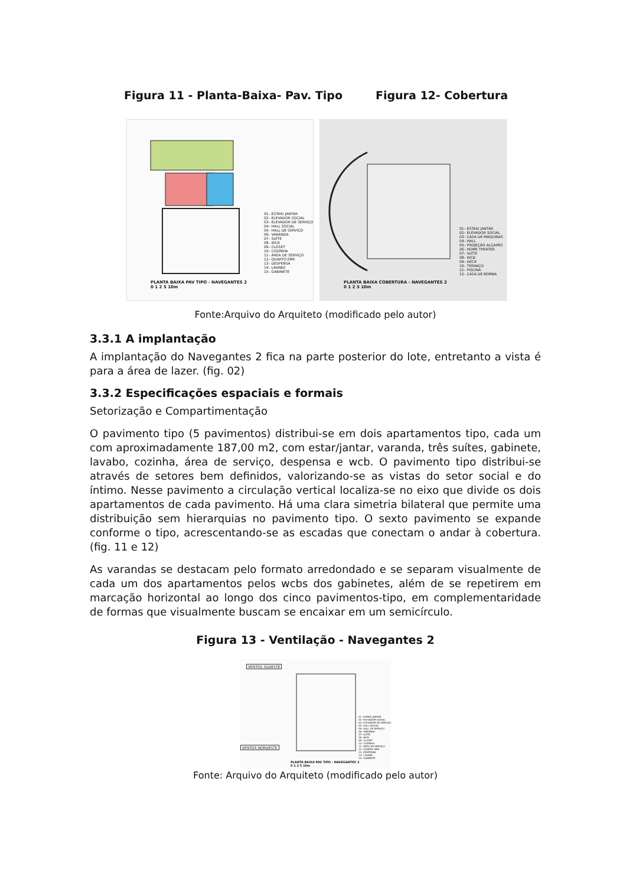Figura 11 - Planta-Baixa- Pav. Tipo Figura 12- Cobertura
01– ESTAR/ JANTAR 02– ELEVADOR SOCIAL 03– ELEVADOR DE SERVIÇO 04– HALL SOCIAL 05– HALL DE SERVIÇO 06– VARANDA 07– SUÍTE 08– WCB 09– CLOSET 10– COZINHA 11– ÁREA DE SERVIÇO 12– QUARTO EMP. 13– DESPENSA 14– LAVABO 15– GABINETE
PLANTA BAIXA PAV TIPO - NAVEGANTES 2
0 1 2 5 10m
01– ESTAR/ JANTAR 02– ELEVADOR SOCIAL 03– CASA DE MÁQUINAS 04– HALL 05– PROJEÇÃO ALÇAPÃO 06– HOME THEATER 07– SUÍTE 08– WCB 09– DECK 10– TERRAÇO 11– PISCINA 12– CASA DE BOMBA
PLANTA BAIXA COBERTURA - NAVEGANTES 2
0 1 2 5 10m
Fonte:Arquivo do Arquiteto (modificado pelo autor)
3.3.1 A implantação
A implantação do Navegantes 2 fica na parte posterior do lote, entretanto a vista é para a área de lazer. (fig. 02)
3.3.2 Especificações espaciais e formais
Setorização e Compartimentação
O pavimento tipo (5 pavimentos) distribui-se em dois apartamentos tipo, cada um com aproximadamente 187,00 m2, com estar/jantar, varanda, três suítes, gabinete, lavabo, cozinha, área de serviço, despensa e wcb. O pavimento tipo distribui-se através de setores bem definidos, valorizando-se as vistas do setor social e do íntimo. Nesse pavimento a circulação vertical localiza-se no eixo que divide os dois apartamentos de cada pavimento. Há uma clara simetria bilateral que permite uma distribuição sem hierarquias no pavimento tipo. O sexto pavimento se expande conforme o tipo, acrescentando-se as escadas que conectam o andar à cobertura. (fig. 11 e 12)
As varandas se destacam pelo formato arredondado e se separam visualmente de cada um dos apartamentos pelos wcbs dos gabinetes, além de se repetirem em marcação horizontal ao longo dos cinco pavimentos-tipo, em complementaridade de formas que visualmente buscam se encaixar em um semicírculo.
Figura 13 - Ventilação - Navegantes 2
VENTOS SUDESTE
VENTOS NORDESTE
01– ESTAR/ JANTAR 02– ELEVADOR SOCIAL 03– ELEVADOR DE SERVIÇO 04– HALL SOCIAL 05– HALL DE SERVIÇO 06– VARANDA 07– SUÍTE 08– WCB 09– CLOSET 10– COZINHA 11– ÁREA DE SERVIÇO 12– QUARTO EMP. 13– DESPENSA 14– LAVABO 15– GABINETE
PLANTA BAIXA PAV TIPO - NAVEGANTES 2
0 1 2 5 10m
Fonte: Arquivo do Arquiteto (modificado pelo autor)